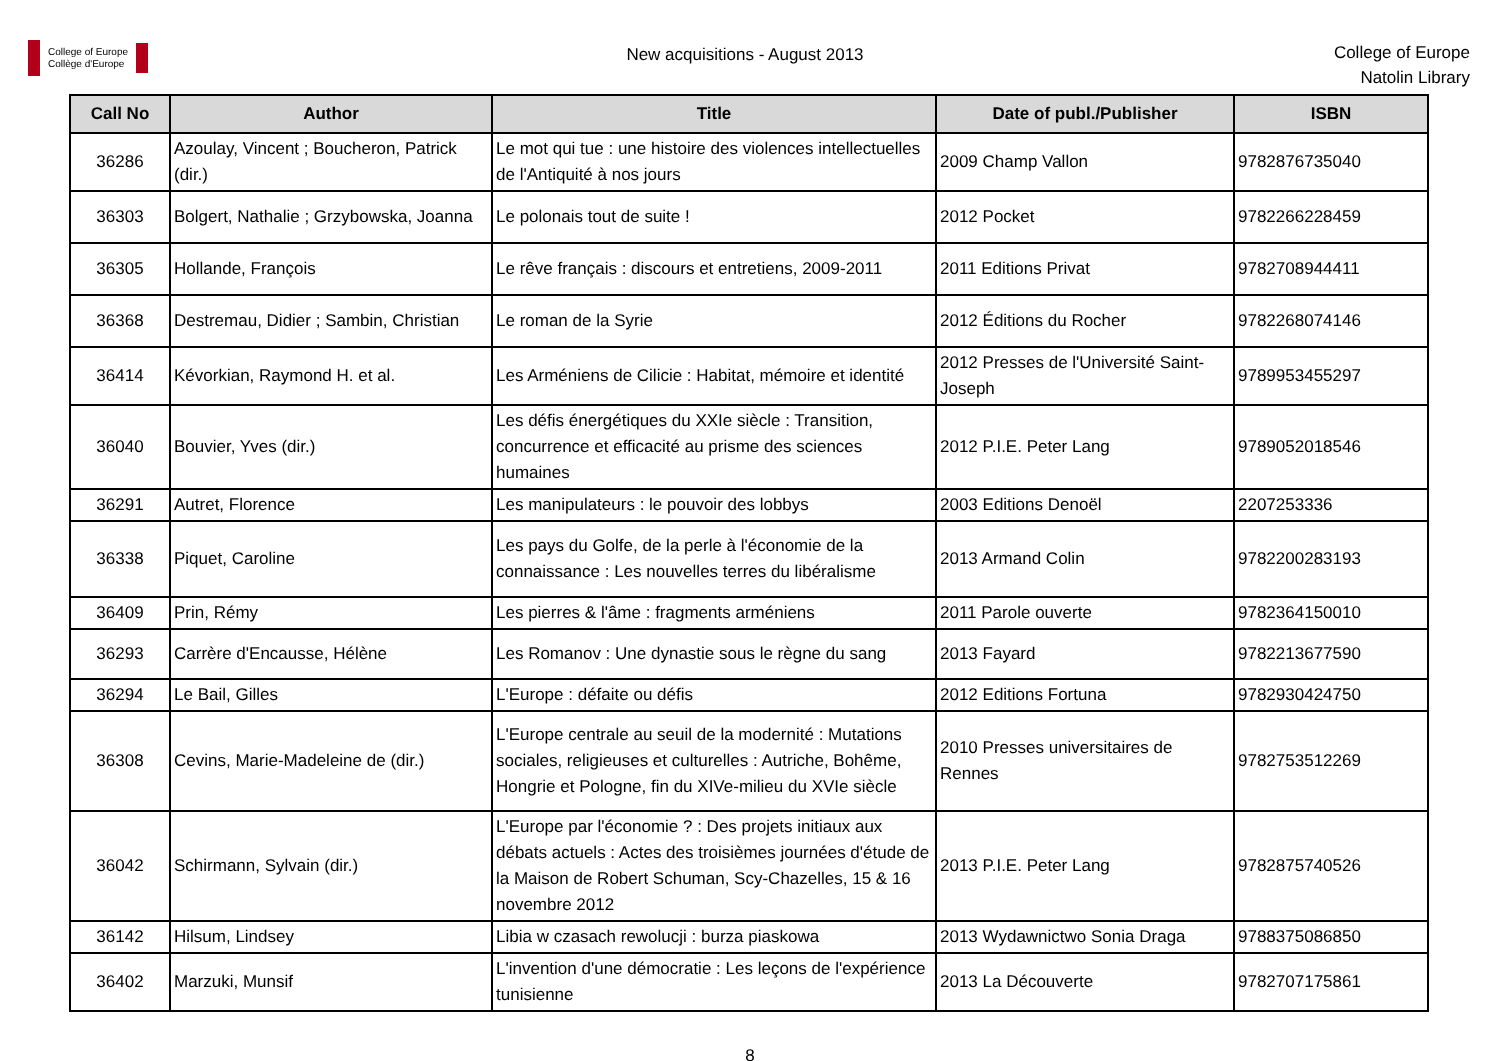College of Europe
Collège d'Europe
New acquisitions - August 2013
College of Europe
Natolin Library
| Call No | Author | Title | Date of publ./Publisher | ISBN |
| --- | --- | --- | --- | --- |
| 36286 | Azoulay, Vincent ; Boucheron, Patrick (dir.) | Le mot qui tue : une histoire des violences intellectuelles de l'Antiquité à nos jours | 2009 Champ Vallon | 9782876735040 |
| 36303 | Bolgert, Nathalie ; Grzybowska, Joanna | Le polonais tout de suite ! | 2012 Pocket | 9782266228459 |
| 36305 | Hollande, François | Le rêve français : discours et entretiens, 2009-2011 | 2011 Editions Privat | 9782708944411 |
| 36368 | Destremau, Didier ; Sambin, Christian | Le roman de la Syrie | 2012 Éditions du Rocher | 9782268074146 |
| 36414 | Kévorkian, Raymond H. et al. | Les Arméniens de Cilicie : Habitat, mémoire et identité | 2012 Presses de l'Université Saint-Joseph | 9789953455297 |
| 36040 | Bouvier, Yves (dir.) | Les défis énergétiques du XXIe siècle : Transition, concurrence et efficacité au prisme des sciences humaines | 2012 P.I.E. Peter Lang | 9789052018546 |
| 36291 | Autret, Florence | Les manipulateurs : le pouvoir des lobbys | 2003 Editions Denoël | 2207253336 |
| 36338 | Piquet, Caroline | Les pays du Golfe, de la perle à l'économie de la connaissance : Les nouvelles terres du libéralisme | 2013 Armand Colin | 9782200283193 |
| 36409 | Prin, Rémy | Les pierres & l'âme : fragments arméniens | 2011 Parole ouverte | 9782364150010 |
| 36293 | Carrère d'Encausse, Hélène | Les Romanov : Une dynastie sous le règne du sang | 2013 Fayard | 9782213677590 |
| 36294 | Le Bail, Gilles | L'Europe : défaite ou défis | 2012 Editions Fortuna | 9782930424750 |
| 36308 | Cevins, Marie-Madeleine de (dir.) | L'Europe centrale au seuil de la modernité : Mutations sociales, religieuses et culturelles : Autriche, Bohême, Hongrie et Pologne, fin du XIVe-milieu du XVIe siècle | 2010 Presses universitaires de Rennes | 9782753512269 |
| 36042 | Schirmann, Sylvain (dir.) | L'Europe par l'économie ? : Des projets initiaux aux débats actuels : Actes des troisièmes journées d'étude de la Maison de Robert Schuman, Scy-Chazelles, 15 & 16 novembre 2012 | 2013 P.I.E. Peter Lang | 9782875740526 |
| 36142 | Hilsum, Lindsey | Libia w czasach rewolucji : burza piaskowa | 2013 Wydawnictwo Sonia Draga | 9788375086850 |
| 36402 | Marzuki, Munsif | L'invention d'une démocratie : Les leçons de l'expérience tunisienne | 2013 La Découverte | 9782707175861 |
8